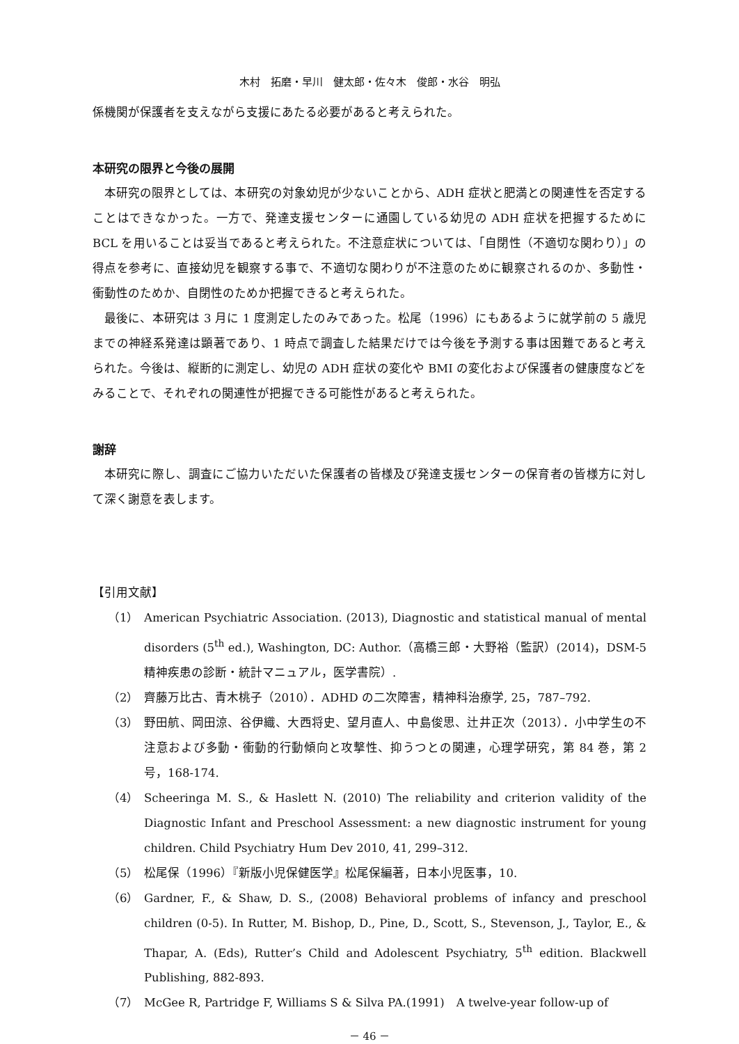木村　拓磨・早川　健太郎・佐々木　俊郎・水谷　明弘
係機関が保護者を支えながら支援にあたる必要があると考えられた。
本研究の限界と今後の展開
本研究の限界としては、本研究の対象幼児が少ないことから、ADH 症状と肥満との関連性を否定することはできなかった。一方で、発達支援センターに通園している幼児の ADH 症状を把握するために BCL を用いることは妥当であると考えられた。不注意症状については、「自閉性（不適切な関わり）」の得点を参考に、直接幼児を観察する事で、不適切な関わりが不注意のために観察されるのか、多動性・衝動性のためか、自閉性のためか把握できると考えられた。
最後に、本研究は 3 月に 1 度測定したのみであった。松尾（1996）にもあるように就学前の 5 歳児までの神経系発達は顕著であり、1 時点で調査した結果だけでは今後を予測する事は困難であると考えられた。今後は、縦断的に測定し、幼児の ADH 症状の変化や BMI の変化および保護者の健康度などをみることで、それぞれの関連性が把握できる可能性があると考えられた。
謝辞
本研究に際し、調査にご協力いただいた保護者の皆様及び発達支援センターの保育者の皆様方に対して深く謝意を表します。
【引用文献】
（1） American Psychiatric Association. (2013), Diagnostic and statistical manual of mental disorders (5<sup>th</sup> ed.), Washington, DC: Author.（高橋三郎・大野裕（監訳）(2014)，DSM-5 精神疾患の診断・統計マニュアル，医学書院）.
（2） 齊藤万比古、青木桃子（2010）．ADHD の二次障害，精神科治療学, 25，787–792.
（3） 野田航、岡田涼、谷伊織、大西将史、望月直人、中島俊思、辻井正次（2013）．小中学生の不注意および多動・衝動的行動傾向と攻撃性、抑うつとの関連，心理学研究，第 84 巻，第 2 号，168-174.
（4） Scheeringa M. S., & Haslett N. (2010) The reliability and criterion validity of the Diagnostic Infant and Preschool Assessment: a new diagnostic instrument for young children. Child Psychiatry Hum Dev 2010, 41, 299–312.
（5） 松尾保（1996）『新版小児保健医学』松尾保編著，日本小児医事，10.
（6） Gardner, F., & Shaw, D. S., (2008) Behavioral problems of infancy and preschool children (0-5). In Rutter, M. Bishop, D., Pine, D., Scott, S., Stevenson, J., Taylor, E., & Thapar, A. (Eds), Rutter’s Child and Adolescent Psychiatry, 5<sup>th</sup> edition. Blackwell Publishing, 882-893.
（7） McGee R, Partridge F, Williams S & Silva PA.(1991)　A twelve-year follow-up of
－ 46 －